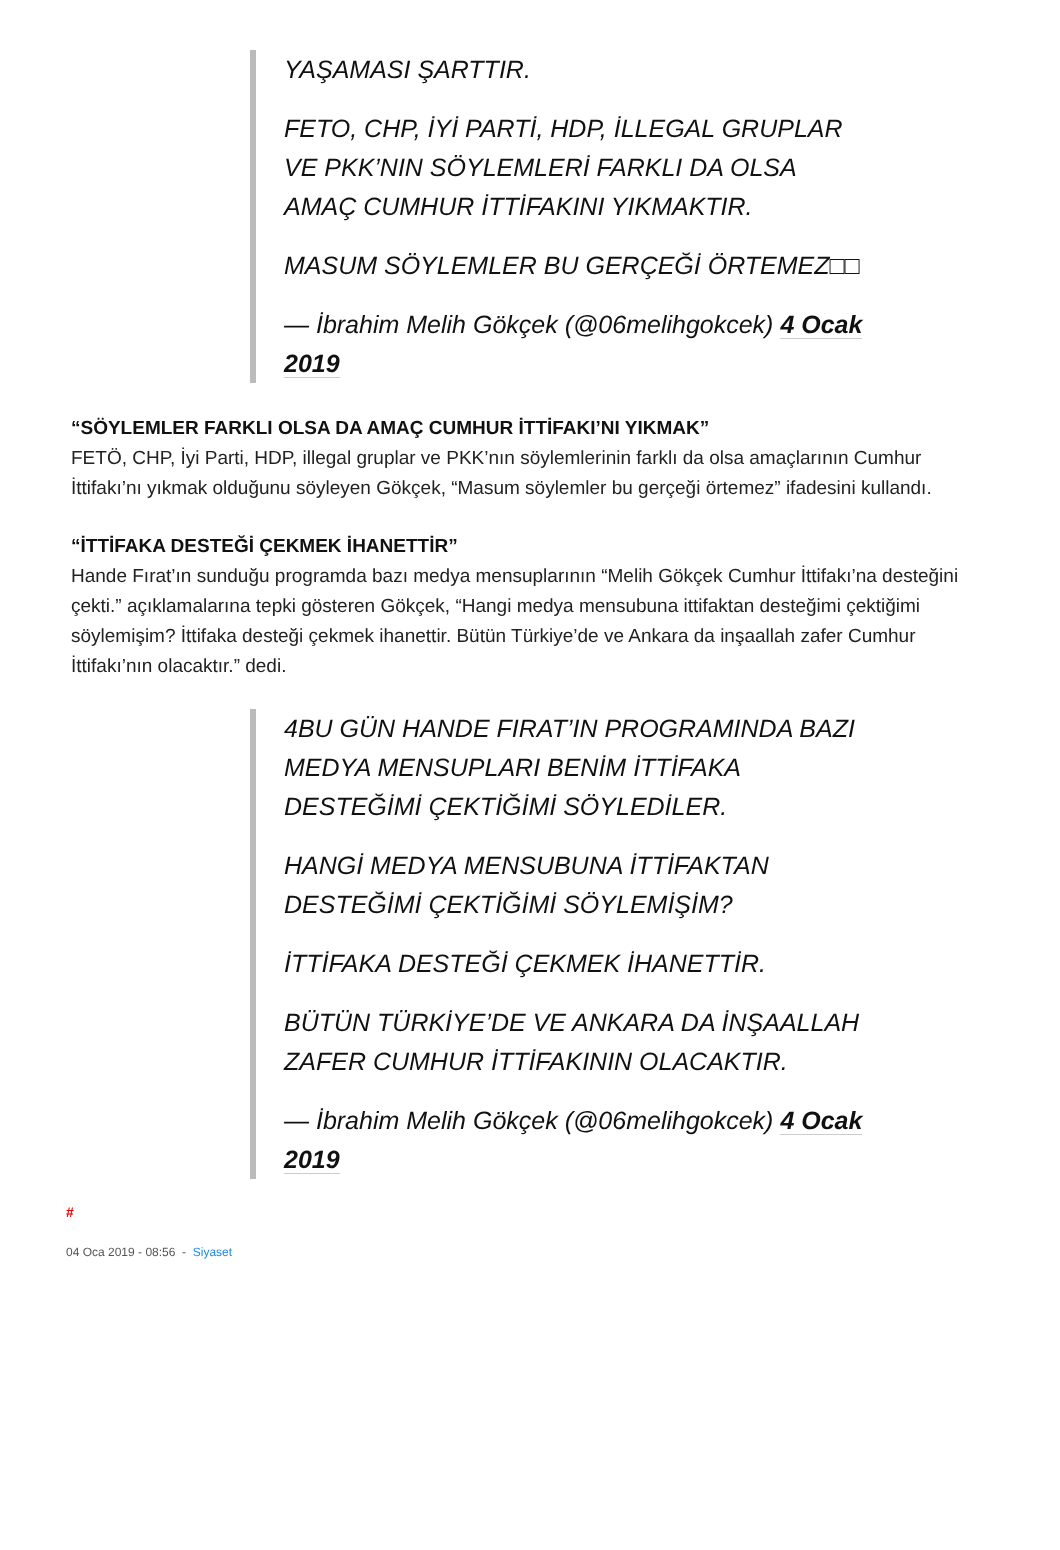YAŞAMASI ŞARTTIR.
FETO, CHP, İYİ PARTİ, HDP, İLLEGAL GRUPLAR VE PKK’NIN SÖYLEMLERİ FARKLI DA OLSA AMAÇ CUMHUR İTTİFAKINI YIKMAKTIR.
MASUM SÖYLEMLER BU GERÇEĞİ ÖRTEMEZ□□
— İbrahim Melih Gökçek (@06melihgokcek) 4 Ocak 2019
“SÖYLEMLER FARKLI OLSA DA AMAÇ CUMHUR İTTİFAKI’NI YIKMAK”
FETÖ, CHP, İyi Parti, HDP, illegal gruplar ve PKK’nın söylemlerinin farklı da olsa amaçlarının Cumhur İttifakı’nı yıkmak olduğunu söyleyen Gökçek, “Masum söylemler bu gerçeği örtemez” ifadesini kullandı.
“İTTİFAKA DESTEĞİ ÇEKMEK İHANETTİR”
Hande Fırat’ın sunduğu programda bazı medya mensuplarının “Melih Gökçek Cumhur İttifakı’na desteğini çekti.” açıklamalarına tepki gösteren Gökçek, “Hangi medya mensubuna ittifaktan desteğimi çektiğimi söylemişim? İttifaka desteği çekmek ihanettir. Bütün Türkiye’de ve Ankara da inşaallah zafer Cumhur İttifakı’nın olacaktır.” dedi.
4BU GÜN HANDE FIRAT’IN PROGRAMINDA BAZI MEDYA MENSUPLARI BENİM İTTİFAKA DESTEĞİMİ ÇEKTİĞİMİ SÖYLEDİLER.
HANGİ MEDYA MENSUBUNA İTTİFAKTAN DESTEĞİMİ ÇEKTİĞİMİ SÖYLEMİŞİM?
İTTİFAKA DESTEĞİ ÇEKMEK İHANETTİR.
BÜTÜN TÜRKİYE’DE VE ANKARA DA İNŞAALLAH ZAFER CUMHUR İTTİFAKININ OLACAKTIR.
— İbrahim Melih Gökçek (@06melihgokcek) 4 Ocak 2019
#
04 Oca 2019 - 08:56 - Siyaset